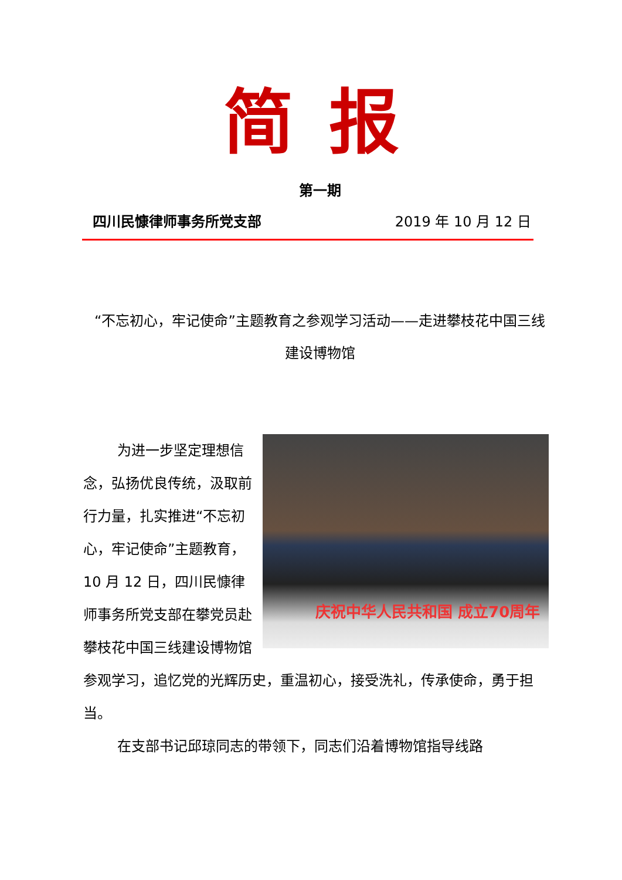简报
第一期
四川民慷律师事务所党支部 2019 年 10 月 12 日
“不忘初心，牢记使命”主题教育之参观学习活动——走进攀枝花中国三线建设博物馆
庆祝中华人民共和国 成立70周年
为进一步坚定理想信念，弘扬优良传统，汲取前行力量，扎实推进“不忘初心，牢记使命”主题教育，10 月 12 日，四川民慷律师事务所党支部在攀党员赴攀枝花中国三线建设博物馆参观学习，追忆党的光辉历史，重温初心，接受洗礼，传承使命，勇于担当。
在支部书记邱琼同志的带领下，同志们沿着博物馆指导线路